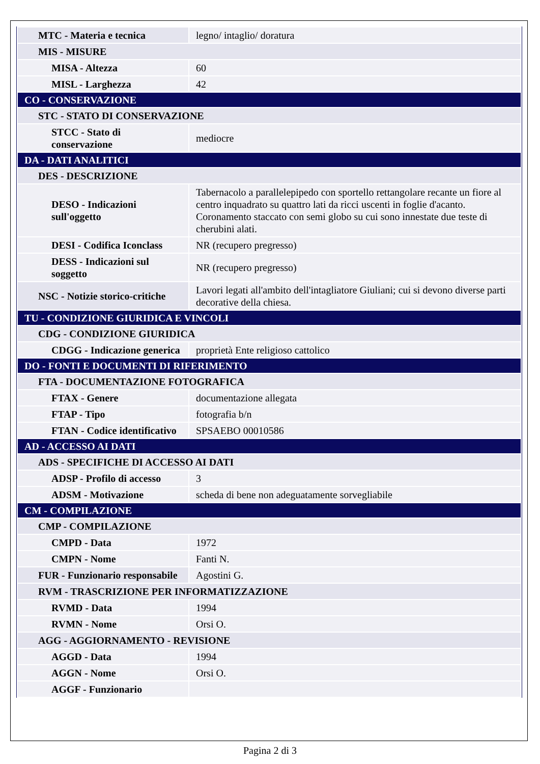| MTC - Materia e tecnica | legno/ intaglio/ doratura |
| MIS - MISURE | |
| MISA - Altezza | 60 |
| MISL - Larghezza | 42 |
| CO - CONSERVAZIONE | |
| STC - STATO DI CONSERVAZIONE | |
| STCC - Stato di conservazione | mediocre |
| DA - DATI ANALITICI | |
| DES - DESCRIZIONE | |
| DESO - Indicazioni sull'oggetto | Tabernacolo a parallelepipedo con sportello rettangolare recante un fiore al centro inquadrato su quattro lati da ricci uscenti in foglie d'acanto. Coronamento staccato con semi globo su cui sono innestate due teste di cherubini alati. |
| DESI - Codifica Iconclass | NR (recupero pregresso) |
| DESS - Indicazioni sul soggetto | NR (recupero pregresso) |
| NSC - Notizie storico-critiche | Lavori legati all'ambito dell'intagliatore Giuliani; cui si devono diverse parti decorative della chiesa. |
| TU - CONDIZIONE GIURIDICA E VINCOLI | |
| CDG - CONDIZIONE GIURIDICA | |
| CDGG - Indicazione generica | proprietà Ente religioso cattolico |
| DO - FONTI E DOCUMENTI DI RIFERIMENTO | |
| FTA - DOCUMENTAZIONE FOTOGRAFICA | |
| FTAX - Genere | documentazione allegata |
| FTAP - Tipo | fotografia b/n |
| FTAN - Codice identificativo | SPSAEBO 00010586 |
| AD - ACCESSO AI DATI | |
| ADS - SPECIFICHE DI ACCESSO AI DATI | |
| ADSP - Profilo di accesso | 3 |
| ADSM - Motivazione | scheda di bene non adeguatamente sorvegliabile |
| CM - COMPILAZIONE | |
| CMP - COMPILAZIONE | |
| CMPD - Data | 1972 |
| CMPN - Nome | Fanti N. |
| FUR - Funzionario responsabile | Agostini G. |
| RVM - TRASCRIZIONE PER INFORMATIZZAZIONE | |
| RVMD - Data | 1994 |
| RVMN - Nome | Orsi O. |
| AGG - AGGIORNAMENTO - REVISIONE | |
| AGGD - Data | 1994 |
| AGGN - Nome | Orsi O. |
| AGGF - Funzionario | |
Pagina 2 di 3